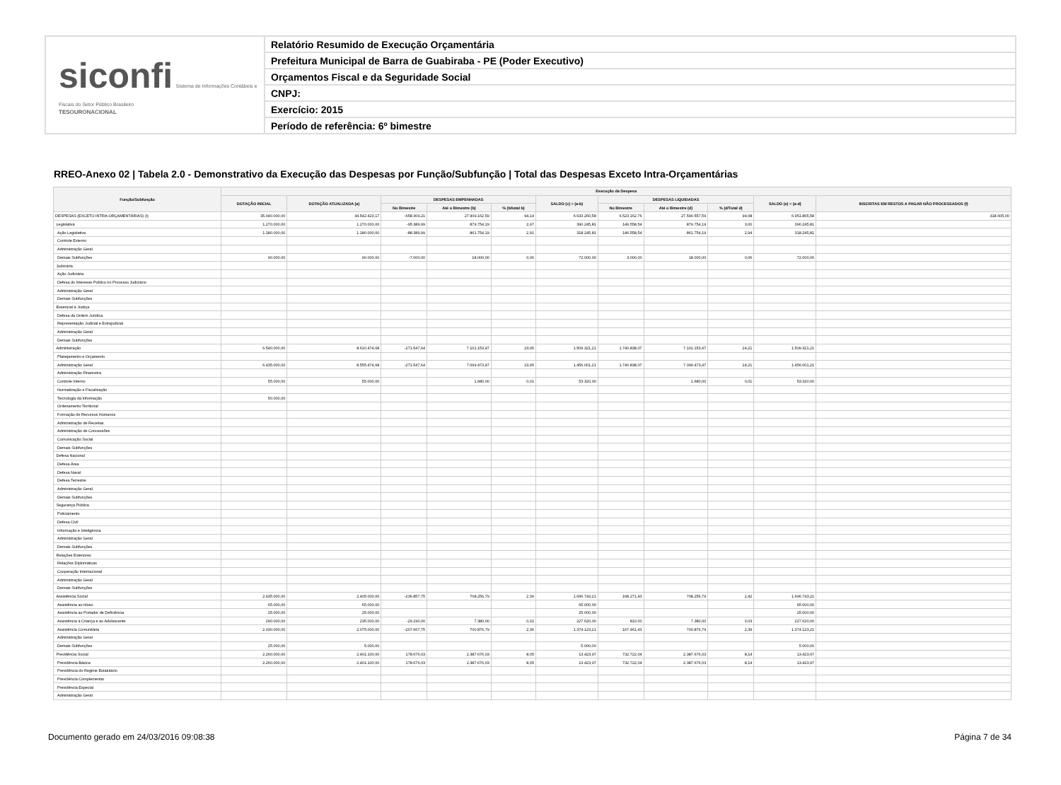siconfi Sistema de Informações Contábeis e Fiscais do Setor Público Brasileiro
TESOURONACIONAL
Relatório Resumido de Execução Orçamentária
Prefeitura Municipal de Barra de Guabiraba - PE (Poder Executivo)
Orçamentos Fiscal e da Seguridade Social
CNPJ:
Exercício: 2015
Período de referência: 6º bimestre
RREO-Anexo 02 | Tabela 2.0 - Demonstrativo da Execução das Despesas por Função/Subfunção | Total das Despesas Exceto Intra-Orçamentárias
| Função/Subfunção | Execução da Despesa | | | | | | | | | | |
| --- | --- | --- | --- | --- | --- | --- | --- | --- | --- | --- | --- |
| | DOTAÇÃO INICIAL | DOTAÇÃO ATUALIZADA (a) | DESPESAS EMPENHADAS | | | SALDO (c) = (a-b) | DESPESAS LIQUIDADAS | | | SALDO (e) = (a-d) | INSCRITAS EM RESTOS A PAGAR NÃO PROCESSADOS (f) |
| | | | No Bimestre | Até o Bimestre (b) | % (b/total b) | | No Bimestre | Até o Bimestre (d) | % (d/Total d) | | |
| DESPESAS (EXCETO INTRA-ORÇAMENTÁRIAS) (I) | 35.040.000,00 | 34.542.423,17 | -658.309,21 | 27.909.162,59 | 94,14 | 6.633.260,58 | 6.523.162,76 | 27.590.557,59 | 94,08 | 6.951.865,58 | 318.605,00 |
| Legislativa | 1.270.000,00 | 1.270.000,00 | -95.389,99 | 879.754,19 | 2,97 | 390.245,81 | 149.558,54 | 879.754,19 | 3,00 | 390.245,81 | |
| Ação Legislativa | 1.180.000,00 | 1.180.000,00 | -88.389,99 | 861.754,19 | 2,91 | 318.245,81 | 146.558,54 | 861.754,19 | 2,94 | 318.245,81 | |
| Controle Externo | | | | | | | | | | | |
| Administração Geral | | | | | | | | | | | |
| Demais Subfunções | 90.000,00 | 90.000,00 | -7.000,00 | 18.000,00 | 0,06 | 72.000,00 | 3.000,00 | 18.000,00 | 0,06 | 72.000,00 | |
| Judiciária | | | | | | | | | | | |
| Ação Judiciária | | | | | | | | | | | |
| Defesa do Interesse Público no Processo Judiciário | | | | | | | | | | | |
| Administração Geral | | | | | | | | | | | |
| Demais Subfunções | | | | | | | | | | | |
| Essencial à Justiça | | | | | | | | | | | |
| Defesa da Ordem Jurídica | | | | | | | | | | | |
| Representação Judicial e Extrajudicial | | | | | | | | | | | |
| Administração Geral | | | | | | | | | | | |
| Demais Subfunções | | | | | | | | | | | |
| Administração | 6.540.000,00 | 8.610.474,68 | -271.547,64 | 7.101.153,47 | 23,95 | 1.509.321,21 | 1.740.838,07 | 7.101.153,47 | 24,21 | 1.509.321,21 | |
| Planejamento e Orçamento | | | | | | | | | | | |
| Administração Geral | 6.435.000,00 | 8.555.474,68 | -271.547,64 | 7.099.473,47 | 23,95 | 1.456.001,21 | 1.740.838,07 | 7.099.473,47 | 24,21 | 1.456.001,21 | |
| Administração Financeira | | | | | | | | | | | |
| Controle Interno | 55.000,00 | 55.000,00 | | 1.680,00 | 0,01 | 53.320,00 | | 1.680,00 | 0,01 | 53.320,00 | |
| Normatização e Fiscalização | | | | | | | | | | | |
| Tecnologia da Informação | 50.000,00 | | | | | | | | | | |
| Ordenamento Territorial | | | | | | | | | | | |
| Formação de Recursos Humanos | | | | | | | | | | | |
| Administração de Receitas | | | | | | | | | | | |
| Administração de Concessões | | | | | | | | | | | |
| Comunicação Social | | | | | | | | | | | |
| Demais Subfunções | | | | | | | | | | | |
| Defesa Nacional | | | | | | | | | | | |
| Defesa Área | | | | | | | | | | | |
| Defesa Naval | | | | | | | | | | | |
| Defesa Terrestre | | | | | | | | | | | |
| Administração Geral | | | | | | | | | | | |
| Demais Subfunções | | | | | | | | | | | |
| Segurança Pública | | | | | | | | | | | |
| Policiamento | | | | | | | | | | | |
| Defesa Civil | | | | | | | | | | | |
| Informação e Inteligência | | | | | | | | | | | |
| Administração Geral | | | | | | | | | | | |
| Demais Subfunções | | | | | | | | | | | |
| Relações Exteriores | | | | | | | | | | | |
| Relações Diplomáticas | | | | | | | | | | | |
| Cooperação Internacional | | | | | | | | | | | |
| Administração Geral | | | | | | | | | | | |
| Demais Subfunções | | | | | | | | | | | |
| Assistência Social | 2.435.000,00 | 2.405.000,00 | -236.857,75 | 708.256,79 | 2,39 | 1.696.743,21 | 168.271,43 | 708.256,79 | 2,42 | 1.696.743,21 | |
| Assistência ao Idoso | 65.000,00 | 65.000,00 | | | | 65.000,00 | | | | 65.000,00 | |
| Assistência ao Portador de Deficiência | 25.000,00 | 25.000,00 | | | | 25.000,00 | | | | 25.000,00 | |
| Assistência à Criança e ao Adolescente | 290.000,00 | 235.000,00 | -29.190,00 | 7.380,00 | 0,02 | 227.620,00 | 810,00 | 7.380,00 | 0,03 | 227.620,00 | |
| Assistência Comunitária | 2.030.000,00 | 2.075.000,00 | -207.667,75 | 700.876,79 | 2,36 | 1.374.123,21 | 167.461,43 | 700.876,79 | 2,39 | 1.374.123,21 | |
| Administração Geral | | | | | | | | | | | |
| Demais Subfunções | 25.000,00 | 5.000,00 | | | | 5.000,00 | | | | 5.000,00 | |
| Previdência Social | 2.260.000,00 | 2.401.100,00 | 178.676,03 | 2.387.676,03 | 8,05 | 13.423,97 | 732.722,04 | 2.387.676,03 | 8,14 | 13.423,97 | |
| Previdência Básica | 2.260.000,00 | 2.401.100,00 | 178.676,03 | 2.387.676,03 | 8,05 | 13.423,97 | 732.722,04 | 2.387.676,03 | 8,14 | 13.423,97 | |
| Previdência do Regime Estatutário | | | | | | | | | | | |
| Previdência Complementar | | | | | | | | | | | |
| Previdência Especial | | | | | | | | | | | |
| Administração Geral | | | | | | | | | | | |
Documento gerado em 24/03/2016 09:08:38 Página 7 de 34